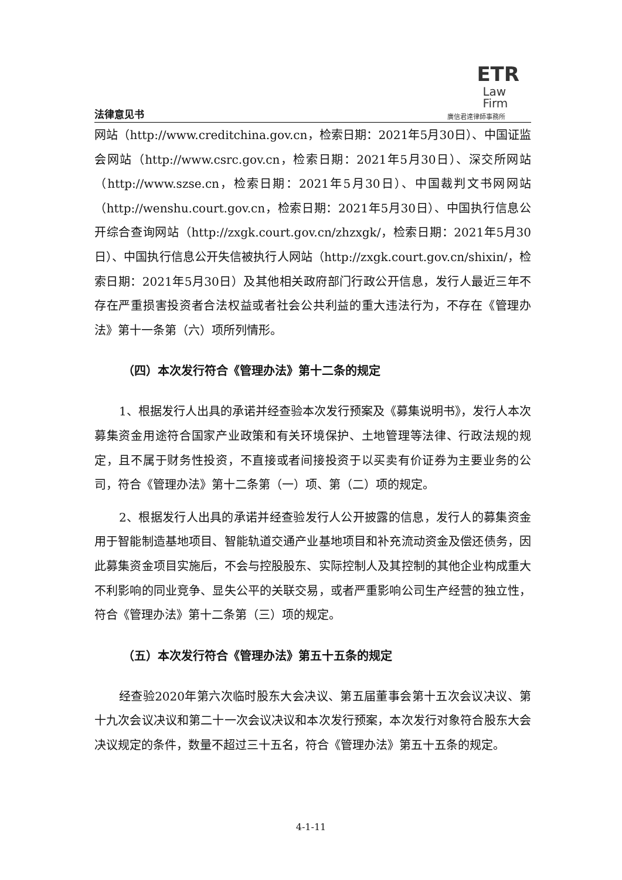法律意见书
ETR
Law
Firm
廣信君達律師事務所
网站（http://www.creditchina.gov.cn，检索日期：2021年5月30日）、中国证监会网站（http://www.csrc.gov.cn，检索日期：2021年5月30日）、深交所网站（http://www.szse.cn，检索日期：2021年5月30日）、中国裁判文书网网站（http://wenshu.court.gov.cn，检索日期：2021年5月30日）、中国执行信息公开综合查询网站（http://zxgk.court.gov.cn/zhzxgk/，检索日期：2021年5月30日）、中国执行信息公开失信被执行人网站（http://zxgk.court.gov.cn/shixin/，检索日期：2021年5月30日）及其他相关政府部门行政公开信息，发行人最近三年不存在严重损害投资者合法权益或者社会公共利益的重大违法行为，不存在《管理办法》第十一条第（六）项所列情形。
（四）本次发行符合《管理办法》第十二条的规定
1、根据发行人出具的承诺并经查验本次发行预案及《募集说明书》，发行人本次募集资金用途符合国家产业政策和有关环境保护、土地管理等法律、行政法规的规定，且不属于财务性投资，不直接或者间接投资于以买卖有价证券为主要业务的公司，符合《管理办法》第十二条第（一）项、第（二）项的规定。
2、根据发行人出具的承诺并经查验发行人公开披露的信息，发行人的募集资金用于智能制造基地项目、智能轨道交通产业基地项目和补充流动资金及偿还债务，因此募集资金项目实施后，不会与控股股东、实际控制人及其控制的其他企业构成重大不利影响的同业竞争、显失公平的关联交易，或者严重影响公司生产经营的独立性，符合《管理办法》第十二条第（三）项的规定。
（五）本次发行符合《管理办法》第五十五条的规定
经查验2020年第六次临时股东大会决议、第五届董事会第十五次会议决议、第十九次会议决议和第二十一次会议决议和本次发行预案，本次发行对象符合股东大会决议规定的条件，数量不超过三十五名，符合《管理办法》第五十五条的规定。
4-1-11